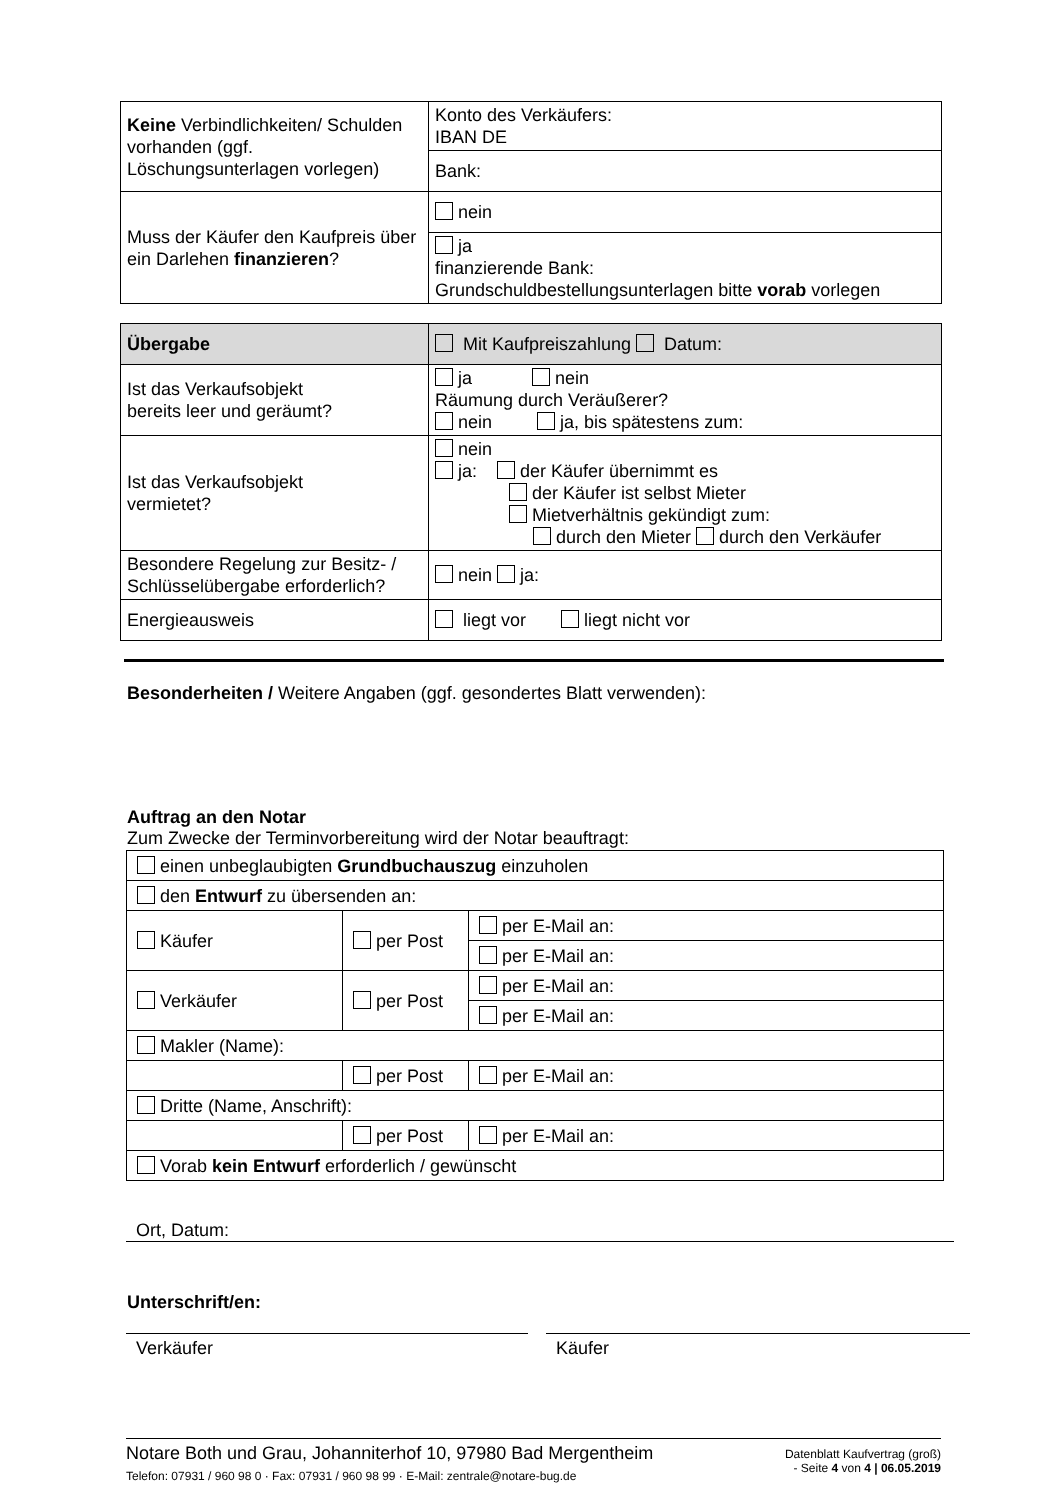| Keine Verbindlichkeiten/ Schulden vorhanden (ggf. Löschungsunterlagen vorlegen) | Konto des Verkäufers: IBAN DE |
| | Bank: |
| Muss der Käufer den Kaufpreis über ein Darlehen finanzieren ? | nein |
| | ja finanzierende Bank: Grundschuldbestellungsunterlagen bitte vorab vorlegen |
| Übergabe | Mit Kaufpreiszahlung Datum: |
| Ist das Verkaufsobjekt bereits leer und geräumt? | ja nein Räumung durch Veräußerer? nein ja, bis spätestens zum: |
| Ist das Verkaufsobjekt vermietet? | nein ja: der Käufer übernimmt es der Käufer ist selbst Mieter Mietverhältnis gekündigt zum: durch den Mieter durch den Verkäufer |
| Besondere Regelung zur Besitz- / Schlüsselübergabe erforderlich? | nein ja: |
| Energieausweis | liegt vor liegt nicht vor |
Besonderheiten / Weitere Angaben (ggf. gesondertes Blatt verwenden):
Auftrag an den Notar
Zum Zwecke der Terminvorbereitung wird der Notar beauftragt:
| einen unbeglaubigten Grundbuchauszug einzuholen | | |
| den Entwurf zu übersenden an: | | |
| Käufer | per Post | per E-Mail an: |
| | | per E-Mail an: |
| Verkäufer | per Post | per E-Mail an: |
| | | per E-Mail an: |
| Makler (Name): | | |
| | per Post | per E-Mail an: |
| Dritte (Name, Anschrift): | | |
| | per Post | per E-Mail an: |
| Vorab kein Entwurf erforderlich / gewünscht | | |
Ort, Datum:
Unterschrift/en:
Verkäufer Käufer
Notare Both und Grau, Johanniterhof 10, 97980 Bad Mergentheim
Telefon: 07931 / 960 98 0 · Fax: 07931 / 960 98 99 · E-Mail: zentrale@notare-bug.de
Datenblatt Kaufvertrag (groß)
- Seite 4 von 4 | 06.05.2019